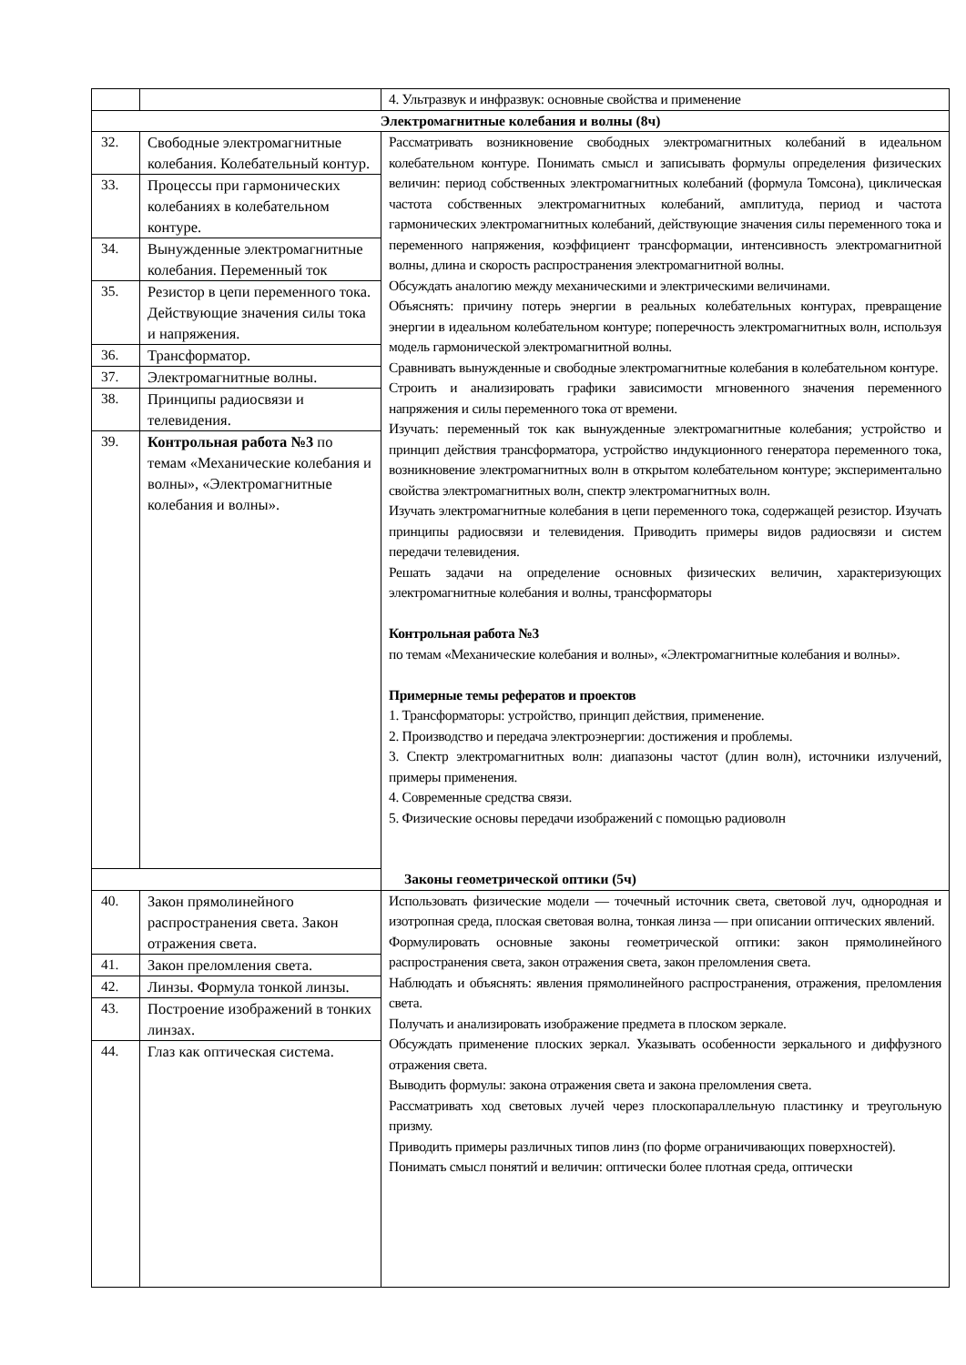| | | 4. Ультразвук и инфразвук: основные свойства и применение |
| Электромагнитные колебания и волны (8ч) | | |
| 32. | Свободные электромагнитные колебания. Колебательный контур. | Рассматривать возникновение свободных электромагнитных колебаний в идеальном колебательном контуре. Понимать смысл и записывать формулы определения физических величин: период собственных электромагнитных колебаний (формула Томсона), циклическая частота собственных электромагнитных колебаний, амплитуда, период и частота гармонических электромагнитных колебаний, действующие значения силы переменного тока и переменного напряжения, коэффициент трансформации, интенсивность электромагнитной волны, длина и скорость распространения электромагнитной волны. Обсуждать аналогию между механическими и электрическими величинами. Объяснять: причину потерь энергии в реальных колебательных контурах, превращение энергии в идеальном колебательном контуре; поперечность электромагнитных волн, используя модель гармонической электромагнитной волны. Сравнивать вынужденные и свободные электромагнитные колебания в колебательном контуре. Строить и анализировать графики зависимости мгновенного значения переменного напряжения и силы переменного тока от времени. Изучать: переменный ток как вынужденные электромагнитные колебания; устройство и принцип действия трансформатора, устройство индукционного генератора переменного тока, возникновение электромагнитных волн в открытом колебательном контуре; экспериментально свойства электромагнитных волн, спектр электромагнитных волн. Изучать электромагнитные колебания в цепи переменного тока, содержащей резистор. Изучать принципы радиосвязи и телевидения. Приводить примеры видов радиосвязи и систем передачи телевидения. Решать задачи на определение основных физических величин, характеризующих электромагнитные колебания и волны, трансформаторы Контрольная работа №3 по темам «Механические колебания и волны», «Электромагнитные колебания и волны». Примерные темы рефератов и проектов 1. Трансформаторы: устройство, принцип действия, применение. 2. Производство и передача электроэнергии: достижения и проблемы. 3. Спектр электромагнитных волн: диапазоны частот (длин волн), источники излучений, примеры применения. 4. Современные средства связи. 5. Физические основы передачи изображений с помощью радиоволн |
| 33. | Процессы при гармонических колебаниях в колебательном контуре. | |
| 34. | Вынужденные электромагнитные колебания. Переменный ток | |
| 35. | Резистор в цепи переменного тока. Действующие значения силы тока и напряжения. | |
| 36. | Трансформатор. | |
| 37. | Электромагнитные волны. | |
| 38. | Принципы радиосвязи и телевидения. | |
| 39. | Контрольная работа №3 по темам «Механические колебания и волны», «Электромагнитные колебания и волны». | |
| Законы геометрической оптики (5ч) | | |
| 40. | Закон прямолинейного распространения света. Закон отражения света. | Использовать физические модели — точечный источник света, световой луч, однородная и изотропная среда, плоская световая волна, тонкая линза — при описании оптических явлений. Формулировать основные законы геометрической оптики: закон прямолинейного распространения света, закон отражения света, закон преломления света. Наблюдать и объяснять: явления прямолинейного распространения, отражения, преломления света. Получать и анализировать изображение предмета в плоском зеркале. Обсуждать применение плоских зеркал. Указывать особенности зеркального и диффузного отражения света. Выводить формулы: закона отражения света и закона преломления света. Рассматривать ход световых лучей через плоскопараллельную пластинку и треугольную призму. Приводить примеры различных типов линз (по форме ограничивающих поверхностей). Понимать смысл понятий и величин: оптически более плотная среда, оптически |
| 41. | Закон преломления света. | |
| 42. | Линзы. Формула тонкой линзы. | |
| 43. | Построение изображений в тонких линзах. | |
| 44. | Глаз как оптическая система. | |